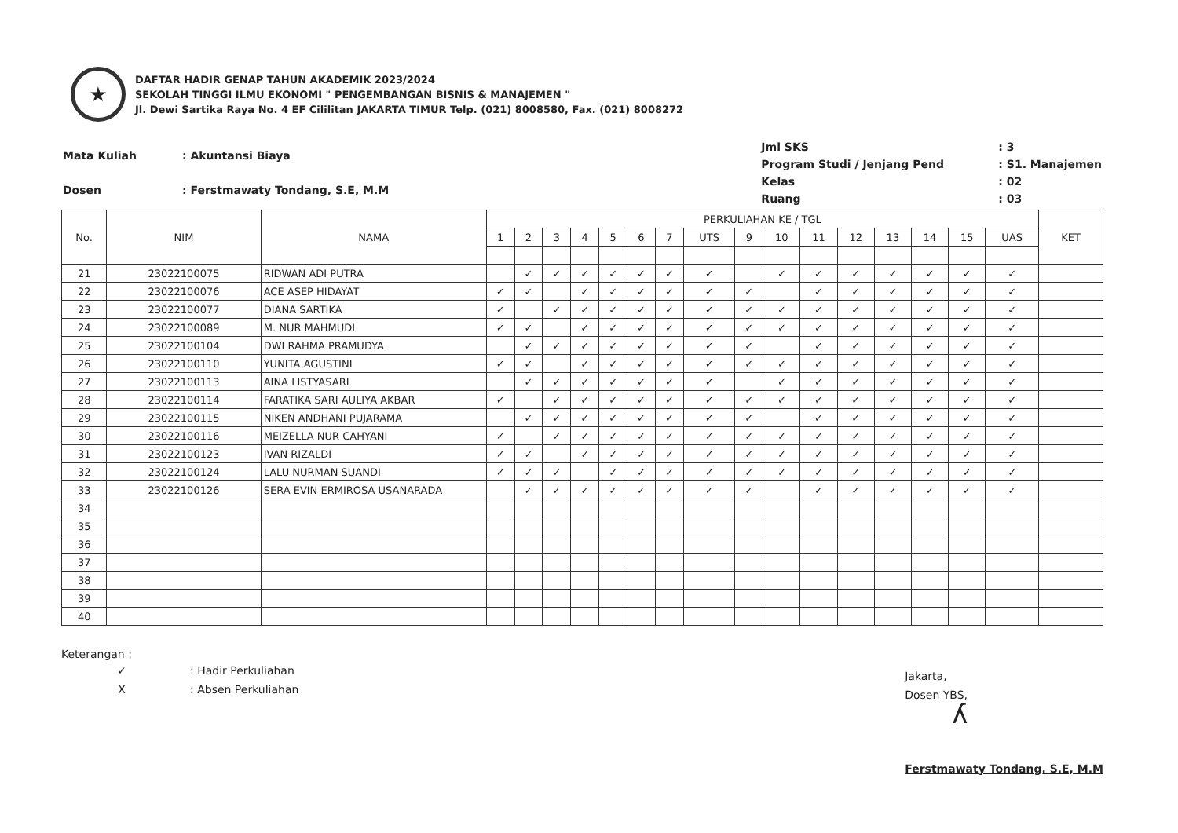★
DAFTAR HADIR GENAP TAHUN AKADEMIK 2023/2024
SEKOLAH TINGGI ILMU EKONOMI " PENGEMBANGAN BISNIS & MANAJEMEN "
Jl. Dewi Sartika Raya No. 4 EF Cililitan JAKARTA TIMUR Telp. (021) 8008580, Fax. (021) 8008272
| Mata Kuliah | : Akuntansi Biaya |
| Dosen | : Ferstmawaty Tondang, S.E, M.M |
| Jml SKS | : 3 |
| Program Studi / Jenjang Pend | : S1. Manajemen |
| Kelas | : 02 |
| Ruang | : 03 |
| No. | NIM | NAMA | PERKULIAHAN KE / TGL | | | | | | | | | | | | | | | | KET |
| --- | --- | --- | --- | --- | --- | --- | --- | --- | --- | --- | --- | --- | --- | --- | --- | --- | --- | --- | --- |
| | | | 1 | 2 | 3 | 4 | 5 | 6 | 7 | UTS | 9 | 10 | 11 | 12 | 13 | 14 | 15 | UAS | |
| 21 | 23022100075 | RIDWAN ADI PUTRA | | ✓ | ✓ | ✓ | ✓ | ✓ | ✓ | ✓ | | ✓ | ✓ | ✓ | ✓ | ✓ | ✓ | ✓ | |
| 22 | 23022100076 | ACE ASEP HIDAYAT | ✓ | ✓ | | ✓ | ✓ | ✓ | ✓ | ✓ | ✓ | | ✓ | ✓ | ✓ | ✓ | ✓ | ✓ | |
| 23 | 23022100077 | DIANA SARTIKA | ✓ | | ✓ | ✓ | ✓ | ✓ | ✓ | ✓ | ✓ | ✓ | ✓ | ✓ | ✓ | ✓ | ✓ | ✓ | |
| 24 | 23022100089 | M. NUR MAHMUDI | ✓ | ✓ | | ✓ | ✓ | ✓ | ✓ | ✓ | ✓ | ✓ | ✓ | ✓ | ✓ | ✓ | ✓ | ✓ | |
| 25 | 23022100104 | DWI RAHMA PRAMUDYA | | ✓ | ✓ | ✓ | ✓ | ✓ | ✓ | ✓ | ✓ | | ✓ | ✓ | ✓ | ✓ | ✓ | ✓ | |
| 26 | 23022100110 | YUNITA AGUSTINI | ✓ | ✓ | | ✓ | ✓ | ✓ | ✓ | ✓ | ✓ | ✓ | ✓ | ✓ | ✓ | ✓ | ✓ | ✓ | |
| 27 | 23022100113 | AINA LISTYASARI | | ✓ | ✓ | ✓ | ✓ | ✓ | ✓ | ✓ | | ✓ | ✓ | ✓ | ✓ | ✓ | ✓ | ✓ | |
| 28 | 23022100114 | FARATIKA SARI AULIYA AKBAR | ✓ | | ✓ | ✓ | ✓ | ✓ | ✓ | ✓ | ✓ | ✓ | ✓ | ✓ | ✓ | ✓ | ✓ | ✓ | |
| 29 | 23022100115 | NIKEN ANDHANI PUJARAMA | | ✓ | ✓ | ✓ | ✓ | ✓ | ✓ | ✓ | ✓ | | ✓ | ✓ | ✓ | ✓ | ✓ | ✓ | |
| 30 | 23022100116 | MEIZELLA NUR CAHYANI | ✓ | | ✓ | ✓ | ✓ | ✓ | ✓ | ✓ | ✓ | ✓ | ✓ | ✓ | ✓ | ✓ | ✓ | ✓ | |
| 31 | 23022100123 | IVAN RIZALDI | ✓ | ✓ | | ✓ | ✓ | ✓ | ✓ | ✓ | ✓ | ✓ | ✓ | ✓ | ✓ | ✓ | ✓ | ✓ | |
| 32 | 23022100124 | LALU NURMAN SUANDI | ✓ | ✓ | ✓ | | ✓ | ✓ | ✓ | ✓ | ✓ | ✓ | ✓ | ✓ | ✓ | ✓ | ✓ | ✓ | |
| 33 | 23022100126 | SERA EVIN ERMIROSA USANARADA | | ✓ | ✓ | ✓ | ✓ | ✓ | ✓ | ✓ | ✓ | | ✓ | ✓ | ✓ | ✓ | ✓ | ✓ | |
| 34 | | | | | | | | | | | | | | | | | | | |
| 35 | | | | | | | | | | | | | | | | | | | |
| 36 | | | | | | | | | | | | | | | | | | | |
| 37 | | | | | | | | | | | | | | | | | | | |
| 38 | | | | | | | | | | | | | | | | | | | |
| 39 | | | | | | | | | | | | | | | | | | | |
| 40 | | | | | | | | | | | | | | | | | | | |
Keterangan :
| ✓ | : Hadir Perkuliahan |
| X | : Absen Perkuliahan |
Jakarta,
Dosen YBS,
ʎ
Ferstmawaty Tondang, S.E, M.M